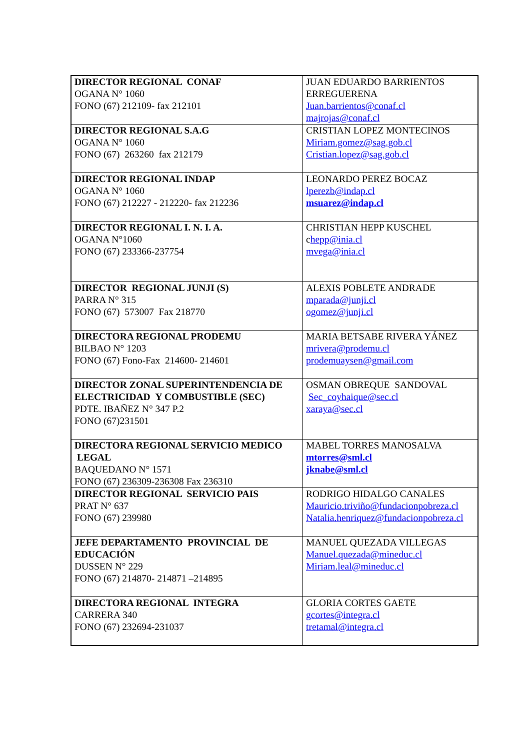| DIRECTOR REGIONAL CONAF OGANA N° 1060 FONO (67) 212109- fax 212101 | JUAN EDUARDO BARRIENTOS ERREGUERENA Juan.barrientos@conaf.cl majrojas@conaf.cl |
| DIRECTOR REGIONAL S.A.G OGANA N° 1060 FONO (67) 263260 fax 212179 | CRISTIAN LOPEZ MONTECINOS Miriam.gomez@sag.gob.cl Cristian.lopez@sag.gob.cl |
| DIRECTOR REGIONAL INDAP OGANA N° 1060 FONO (67) 212227 - 212220- fax 212236 | LEONARDO PEREZ BOCAZ lperezb@indap.cl msuarez@indap.cl |
| DIRECTOR REGIONAL I. N. I. A. OGANA N°1060 FONO (67) 233366-237754 | CHRISTIAN HEPP KUSCHEL c hepp@inia.cl mvega@inia.cl |
| DIRECTOR REGIONAL JUNJI (S) PARRA N° 315 FONO (67) 573007 Fax 218770 | ALEXIS POBLETE ANDRADE mparada@junji.cl ogomez@junji.cl |
| DIRECTORA REGIONAL PRODEMU BILBAO N° 1203 FONO (67) Fono-Fax 214600- 214601 | MARIA BETSABE RIVERA YÁNEZ mrivera@prodemu.cl prodemuaysen@gmail.com |
| DIRECTOR ZONAL SUPERINTENDENCIA DE ELECTRICIDAD Y COMBUSTIBLE (SEC) PDTE. IBAÑEZ N° 347 P.2 FONO (67)231501 | OSMAN OBREQUE SANDOVAL Sec_coyhaique@sec.cl xaraya@sec.cl |
| DIRECTORA REGIONAL SERVICIO MEDICO LEGAL BAQUEDANO N° 1571 FONO (67) 236309-236308 Fax 236310 | MABEL TORRES MANOSALVA mtorres@sml.cl jknabe@sml.cl |
| DIRECTOR REGIONAL SERVICIO PAIS PRAT N° 637 FONO (67) 239980 | RODRIGO HIDALGO CANALES Mauricio.triviño@fundacionpobreza.cl Natalia.henriquez@fundacionpobreza.cl |
| JEFE DEPARTAMENTO PROVINCIAL DE EDUCACIÓN DUSSEN N° 229 FONO (67) 214870- 214871 –214895 | MANUEL QUEZADA VILLEGAS Manuel.quezada@mineduc.cl Miriam.leal@mineduc.cl |
| DIRECTORA REGIONAL INTEGRA CARRERA 340 FONO (67) 232694-231037 | GLORIA CORTES GAETE gcortes@integra.cl tretamal@integra.cl |